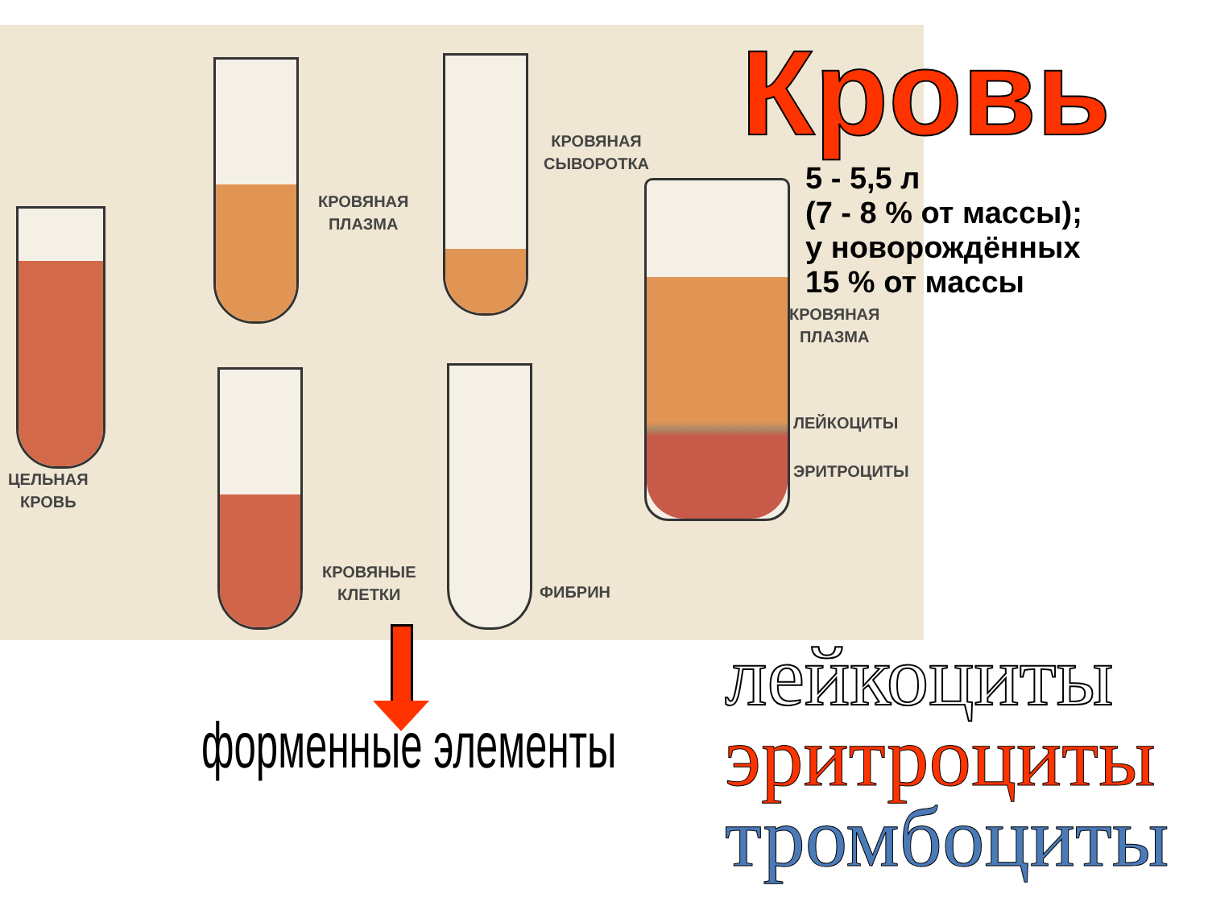ЦЕЛЬНАЯ
КРОВЬ
КРОВЯНАЯ
ПЛАЗМА
КРОВЯНЫЕ
КЛЕТКИ
КРОВЯНАЯ
СЫВОРОТКА
ФИБРИН
КРОВЯНАЯ
ПЛАЗМА
ЛЕЙКОЦИТЫ
ЭРИТРОЦИТЫ
Кровь
5 - 5,5 л
(7 - 8 % от массы);
у новорождённых
15 % от массы
форменные элементы
лейкоциты
эритроциты
тромбоциты